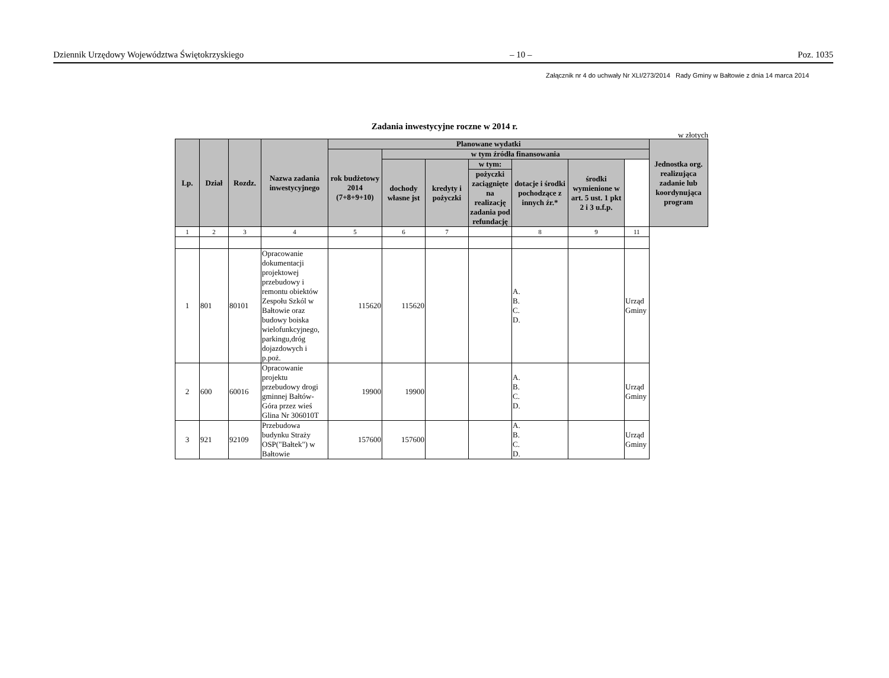Dziennik Urzędowy Województwa Świętokrzyskiego – 10 – Poz. 1035
Załącznik nr 4 do uchwały Nr XLI/273/2014 Rady Gminy w Bałtowie z dnia 14 marca 2014
Zadania inwestycyjne roczne w 2014 r.
w złotych
| Lp. | Dział | Rozdz. | Nazwa zadania inwestycyjnego | Planowane wydatki | | | | | | | Jednostka org. realizująca zadanie lub koordynująca program |
| --- | --- | --- | --- | --- | --- | --- | --- | --- | --- | --- | --- |
| | | | | rok budżetowy 2014 (7+8+9+10) | w tym źródła finansowania | | | | | | |
| | | | | | dochody własne jst | kredyty i pożyczki | w tym: | dotacje i środki pochodzące z innych źr.* | środki wymienione w art. 5 ust. 1 pkt 2 i 3 u.f.p. | | |
| | | | | | | | pożyczki zaciągnięte na realizację zadania pod refundację | | | | |
| 1 | 2 | 3 | 4 | 5 | 6 | 7 | | 8 | 9 | 11 | |
| 1 | 801 | 80101 | Opracowanie dokumentacji projektowej przebudowy i remontu obiektów Zespołu Szkól w Bałtowie oraz budowy boiska wielofunkcyjnego, parkingu,dróg dojazdowych i p.poż. | 115620 | 115620 | | | A. B. C. D. | | Urząd Gminy | |
| 2 | 600 | 60016 | Opracowanie projektu przebudowy drogi gminnej Bałtów-Góra przez wieś Glina Nr 306010T | 19900 | 19900 | | | A. B. C. D. | | Urząd Gminy | |
| 3 | 921 | 92109 | Przebudowa budynku Straży OSP("Bałtek") w Bałtowie | 157600 | 157600 | | | A. B. C. D. | | Urząd Gminy | |